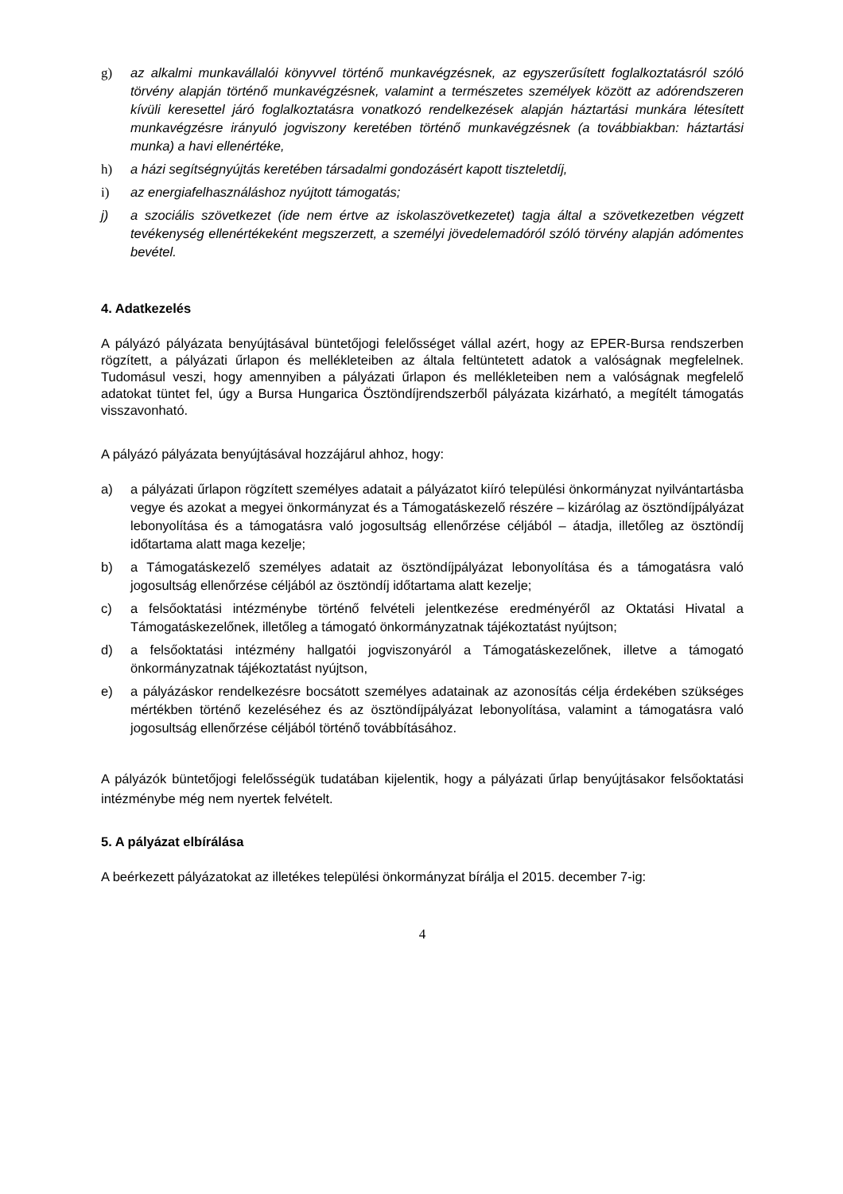g) az alkalmi munkavállalói könyvvel történő munkavégzésnek, az egyszerűsített foglalkoztatásról szóló törvény alapján történő munkavégzésnek, valamint a természetes személyek között az adórendszeren kívüli keresettel járó foglalkoztatásra vonatkozó rendelkezések alapján háztartási munkára létesített munkavégzésre irányuló jogviszony keretében történő munkavégzésnek (a továbbiakban: háztartási munka) a havi ellenértéke,
h) a házi segítségnyújtás keretében társadalmi gondozásért kapott tiszteletdíj,
i) az energiafelhasználáshoz nyújtott támogatás;
j) a szociális szövetkezet (ide nem értve az iskolaszövetkezetet) tagja által a szövetkezetben végzett tevékenység ellenértékeként megszerzett, a személyi jövedelemadóról szóló törvény alapján adómentes bevétel.
4. Adatkezelés
A pályázó pályázata benyújtásával büntetőjogi felelősséget vállal azért, hogy az EPER-Bursa rendszerben rögzített, a pályázati űrlapon és mellékleteiben az általa feltüntetett adatok a valóságnak megfelelnek. Tudomásul veszi, hogy amennyiben a pályázati űrlapon és mellékleteiben nem a valóságnak megfelelő adatokat tüntet fel, úgy a Bursa Hungarica Ösztöndíjrendszerből pályázata kizárható, a megítélt támogatás visszavonható.
A pályázó pályázata benyújtásával hozzájárul ahhoz, hogy:
a) a pályázati űrlapon rögzített személyes adatait a pályázatot kiíró települési önkormányzat nyilvántartásba vegye és azokat a megyei önkormányzat és a Támogatáskezelő részére – kizárólag az ösztöndíjpályázat lebonyolítása és a támogatásra való jogosultság ellenőrzése céljából – átadja, illetőleg az ösztöndíj időtartama alatt maga kezelje;
b) a Támogatáskezelő személyes adatait az ösztöndíjpályázat lebonyolítása és a támogatásra való jogosultság ellenőrzése céljából az ösztöndíj időtartama alatt kezelje;
c) a felsőoktatási intézménybe történő felvételi jelentkezése eredményéről az Oktatási Hivatal a Támogatáskezelőnek, illetőleg a támogató önkormányzatnak tájékoztatást nyújtson;
d) a felsőoktatási intézmény hallgatói jogviszonyáról a Támogatáskezelőnek, illetve a támogató önkormányzatnak tájékoztatást nyújtson,
e) a pályázáskor rendelkezésre bocsátott személyes adatainak az azonosítás célja érdekében szükséges mértékben történő kezeléséhez és az ösztöndíjpályázat lebonyolítása, valamint a támogatásra való jogosultság ellenőrzése céljából történő továbbításához.
A pályázók büntetőjogi felelősségük tudatában kijelentik, hogy a pályázati űrlap benyújtásakor felsőoktatási intézménybe még nem nyertek felvételt.
5. A pályázat elbírálása
A beérkezett pályázatokat az illetékes települési önkormányzat bírálja el 2015. december 7-ig:
4